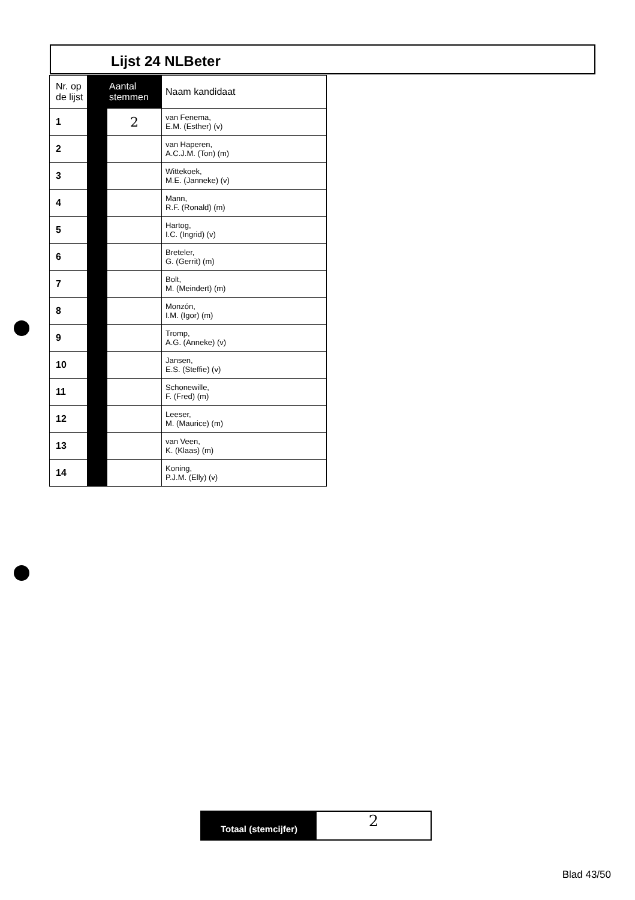Lijst 24 NLBeter
| Nr. op de lijst | Aantal stemmen | | Naam kandidaat |
| --- | --- | --- | --- |
| 1 | | 2 | van Fenema, E.M. (Esther) (v) |
| 2 | | | van Haperen, A.C.J.M. (Ton) (m) |
| 3 | | | Wittekoek, M.E. (Janneke) (v) |
| 4 | | | Mann, R.F. (Ronald) (m) |
| 5 | | | Hartog, I.C. (Ingrid) (v) |
| 6 | | | Breteler, G. (Gerrit) (m) |
| 7 | | | Bolt, M. (Meindert) (m) |
| 8 | | | Monzón, I.M. (Igor) (m) |
| 9 | | | Tromp, A.G. (Anneke) (v) |
| 10 | | | Jansen, E.S. (Steffie) (v) |
| 11 | | | Schonewille, F. (Fred) (m) |
| 12 | | | Leeser, M. (Maurice) (m) |
| 13 | | | van Veen, K. (Klaas) (m) |
| 14 | | | Koning, P.J.M. (Elly) (v) |
Totaal (stemcijfer)
2
Blad 43/50